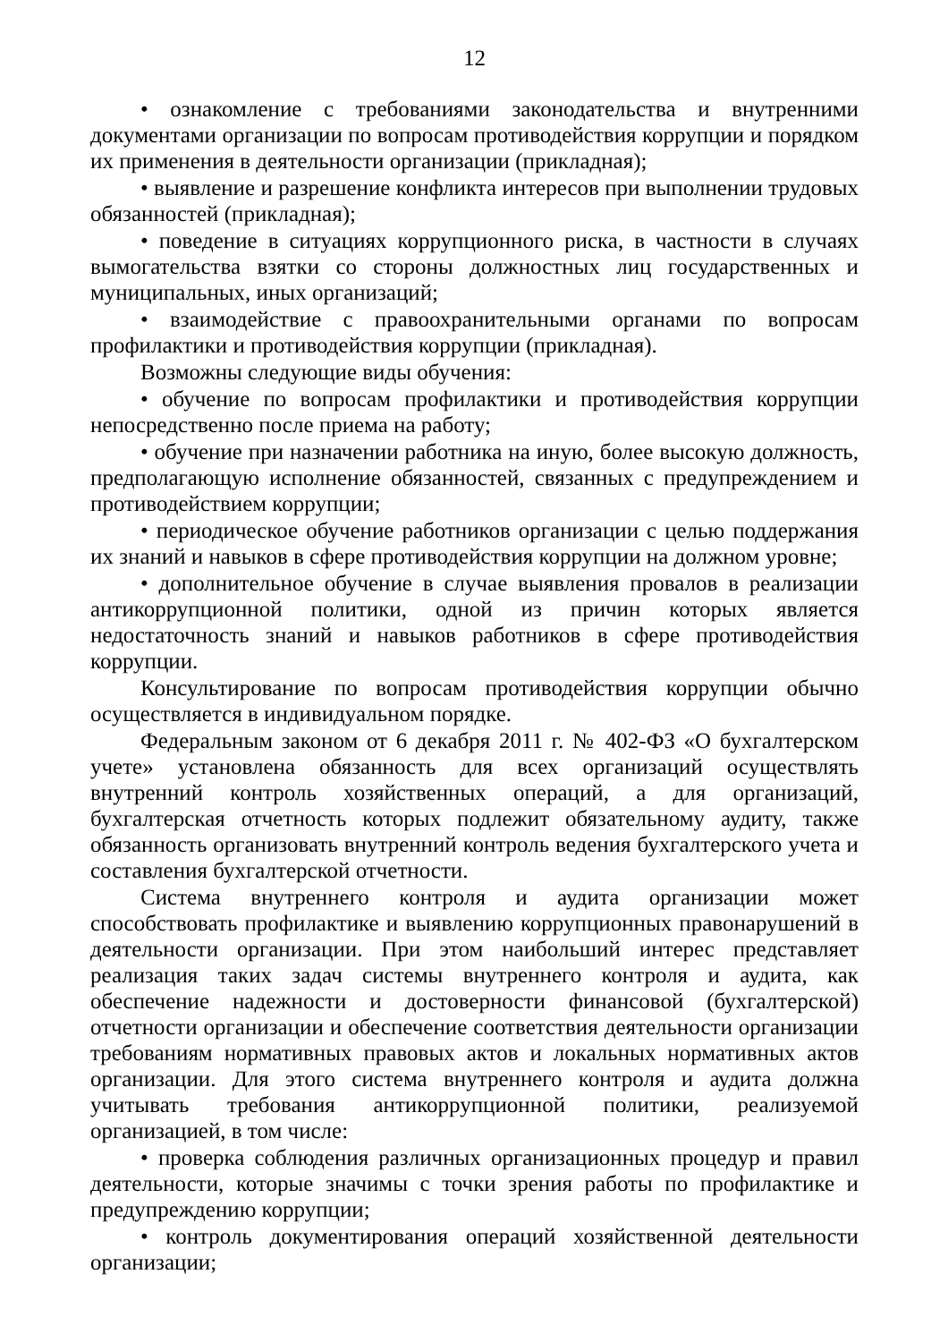12
• ознакомление с требованиями законодательства и внутренними документами организации по вопросам противодействия коррупции и порядком их применения в деятельности организации (прикладная);
• выявление и разрешение конфликта интересов при выполнении трудовых обязанностей (прикладная);
• поведение в ситуациях коррупционного риска, в частности в случаях вымогательства взятки со стороны должностных лиц государственных и муниципальных, иных организаций;
• взаимодействие с правоохранительными органами по вопросам профилактики и противодействия коррупции (прикладная).
Возможны следующие виды обучения:
• обучение по вопросам профилактики и противодействия коррупции непосредственно после приема на работу;
• обучение при назначении работника на иную, более высокую должность, предполагающую исполнение обязанностей, связанных с предупреждением и противодействием коррупции;
• периодическое обучение работников организации с целью поддержания их знаний и навыков в сфере противодействия коррупции на должном уровне;
• дополнительное обучение в случае выявления провалов в реализации антикоррупционной политики, одной из причин которых является недостаточность знаний и навыков работников в сфере противодействия коррупции.
Консультирование по вопросам противодействия коррупции обычно осуществляется в индивидуальном порядке.
Федеральным законом от 6 декабря 2011 г. № 402-ФЗ «О бухгалтерском учете» установлена обязанность для всех организаций осуществлять внутренний контроль хозяйственных операций, а для организаций, бухгалтерская отчетность которых подлежит обязательному аудиту, также обязанность организовать внутренний контроль ведения бухгалтерского учета и составления бухгалтерской отчетности.
Система внутреннего контроля и аудита организации может способствовать профилактике и выявлению коррупционных правонарушений в деятельности организации. При этом наибольший интерес представляет реализация таких задач системы внутреннего контроля и аудита, как обеспечение надежности и достоверности финансовой (бухгалтерской) отчетности организации и обеспечение соответствия деятельности организации требованиям нормативных правовых актов и локальных нормативных актов организации. Для этого система внутреннего контроля и аудита должна учитывать требования антикоррупционной политики, реализуемой организацией, в том числе:
• проверка соблюдения различных организационных процедур и правил деятельности, которые значимы с точки зрения работы по профилактике и предупреждению коррупции;
• контроль документирования операций хозяйственной деятельности организации;